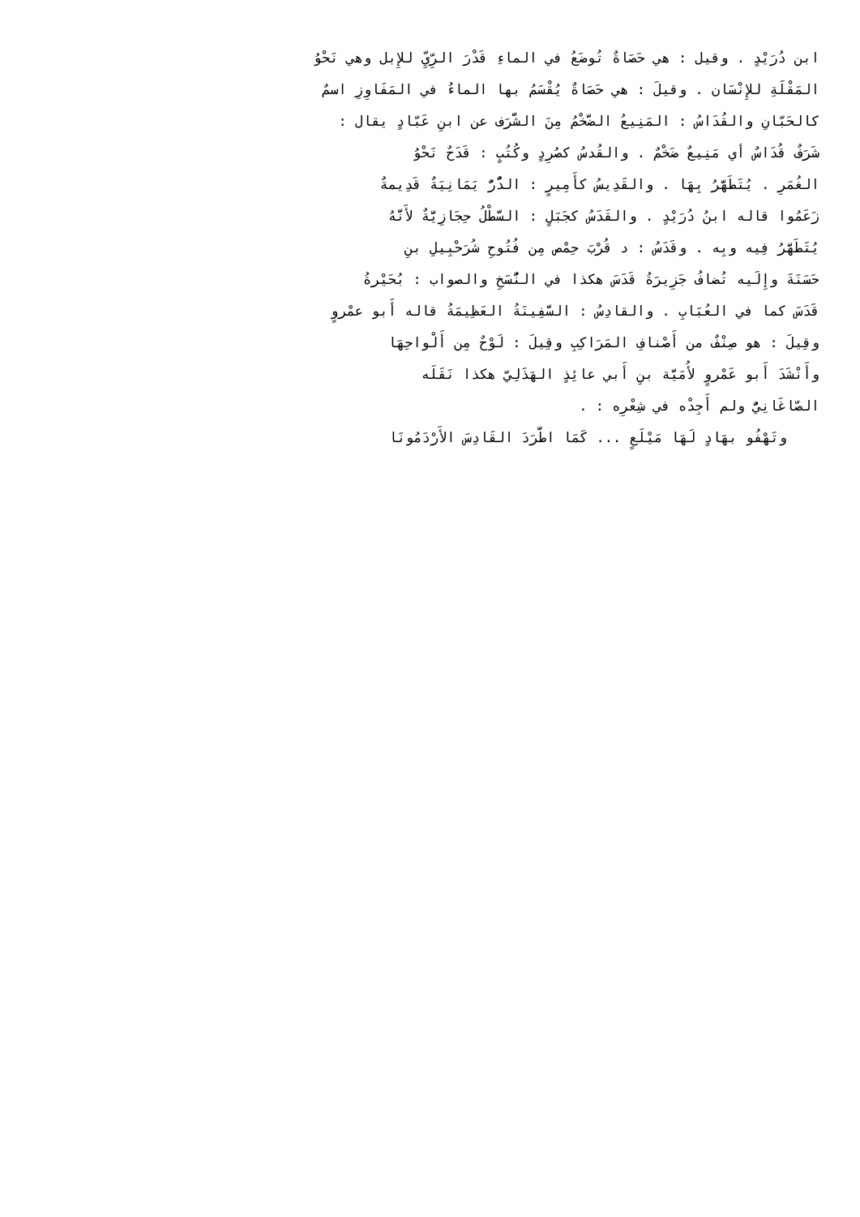ابن دُرَيْدٍ . وقيل : هي حَصَاةٌ تُوضَعُ في الماءِ قَدْرَ الرِّيِّ للإِبل وهي نَحْوُ
المَقْلَةِ للإِنْسَان . وقيلَ : هي حَصَاةٌ يُقْسَمُ بها الماءُ في المَفَاوِزِ اسمٌ
كالحَبّانِ والقُدَاسُ : المَنِيعُ الضَّخْمُ مِنَ الشَّرَف عن ابنِ عَبّادٍ يقال :
شَرَفٌ قُدَاسٌ أي مَنِيعٌ ضَخْمٌ . والقُدسُ كصُرِدٍ وكُتُبٍ : قَدَحٌ نَحْوُ
الغُمَرِ . يُتَطَهَّرُ بِهَا . والقَدِيسُ كأَمِيرٍ : الدُّرُّ يَمَانِيَةٌ قَدِيمةٌ
زَعَمُوا قاله ابنُ دُرَيْدٍ . والقَدَسُ كجَبَلٍ : السَّطْلُ حِجَازِيَّةٌ لأَنَّهُ
يُتَطَهَّرُ فِيه وبِه . وقَدَسُ : د قُرْبَ حِمْص مِن فُتُوحِ شُرَحْبِيلِ بنِ
حَسَنَةَ وإِلَيه تُضافُ جَزِيرَةُ قَدَسَ هكذا في النُّسَخِ والصواب : بُحَيْرةُ
قَدَسَ كما في العُبَابِ . والقادِسُ : السَّفِينَةُ العَظِيمَةُ قاله أَبو عمْروٍ
وقِيلَ : هو صِنْفٌ من أَصْنافِ المَرَاكِبِ وقِيلَ : لَوْحٌ مِن أَلْواحِهَا
وأَنْشَدَ أَبو عَمْروٍ لأُمَيَّة بنِ أَبي عائِذٍ الهَذَلِيّ هكذا نَقَلَه
الصّاغَانِيُّ ولم أَجِدْه في شِعْرِه : .
وتَهْفُو بهَادٍ لَهَا مَيْلَعٍ ... كَمَا اطَّرَدَ القَادِسَ الأَرْدَمُونَا